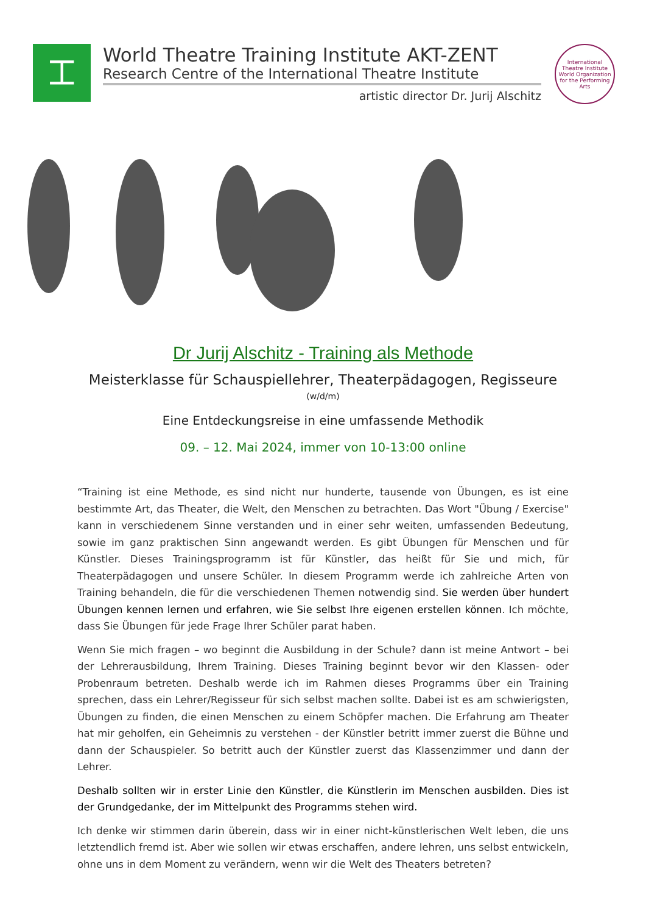⌶
World Theatre Training Institute AKT-ZENT
Research Centre of the International Theatre Institute
artistic director Dr. Jurij Alschitz
International Theatre Institute
World Organization for the Performing Arts
Dr Jurij Alschitz - Training als Methode
Meisterklasse für Schauspiellehrer, Theaterpädagogen, Regisseure
(w/d/m)
Eine Entdeckungsreise in eine umfassende Methodik
09. – 12. Mai 2024, immer von 10-13:00 online
“Training ist eine Methode, es sind nicht nur hunderte, tausende von Übungen, es ist eine bestimmte Art, das Theater, die Welt, den Menschen zu betrachten. Das Wort "Übung / Exercise" kann in verschiedenem Sinne verstanden und in einer sehr weiten, umfassenden Bedeutung, sowie im ganz praktischen Sinn angewandt werden. Es gibt Übungen für Menschen und für Künstler. Dieses Trainingsprogramm ist für Künstler, das heißt für Sie und mich, für Theaterpädagogen und unsere Schüler. In diesem Programm werde ich zahlreiche Arten von Training behandeln, die für die verschiedenen Themen notwendig sind. Sie werden über hundert Übungen kennen lernen und erfahren, wie Sie selbst Ihre eigenen erstellen können. Ich möchte, dass Sie Übungen für jede Frage Ihrer Schüler parat haben.
Wenn Sie mich fragen – wo beginnt die Ausbildung in der Schule? dann ist meine Antwort – bei der Lehrerausbildung, Ihrem Training. Dieses Training beginnt bevor wir den Klassen- oder Probenraum betreten. Deshalb werde ich im Rahmen dieses Programms über ein Training sprechen, dass ein Lehrer/Regisseur für sich selbst machen sollte. Dabei ist es am schwierigsten, Übungen zu finden, die einen Menschen zu einem Schöpfer machen. Die Erfahrung am Theater hat mir geholfen, ein Geheimnis zu verstehen - der Künstler betritt immer zuerst die Bühne und dann der Schauspieler. So betritt auch der Künstler zuerst das Klassenzimmer und dann der Lehrer.
Deshalb sollten wir in erster Linie den Künstler, die Künstlerin im Menschen ausbilden. Dies ist der Grundgedanke, der im Mittelpunkt des Programms stehen wird.
Ich denke wir stimmen darin überein, dass wir in einer nicht-künstlerischen Welt leben, die uns letztendlich fremd ist. Aber wie sollen wir etwas erschaffen, andere lehren, uns selbst entwickeln, ohne uns in dem Moment zu verändern, wenn wir die Welt des Theaters betreten?